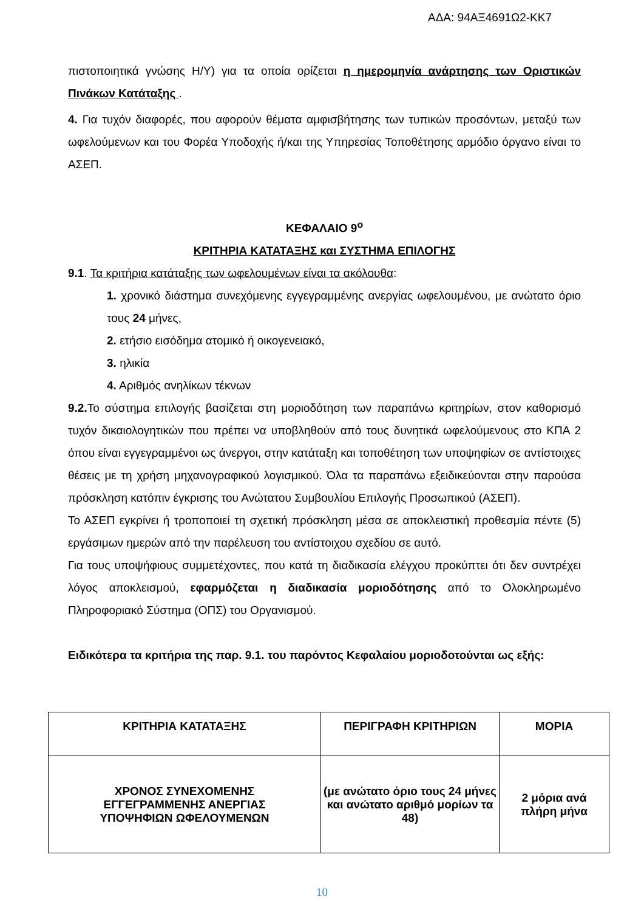ΑΔΑ: 94ΑΞ4691Ω2-ΚΚ7
πιστοποιητικά γνώσης Η/Υ) για τα οποία ορίζεται η ημερομηνία ανάρτησης των Οριστικών Πινάκων Κατάταξης .
4. Για τυχόν διαφορές, που αφορούν θέματα αμφισβήτησης των τυπικών προσόντων, μεταξύ των ωφελούμενων και του Φορέα Υποδοχής ή/και της Υπηρεσίας Τοποθέτησης αρμόδιο όργανο είναι το ΑΣΕΠ.
ΚΕΦΑΛΑΙΟ 9<sup>ο</sup>
ΚΡΙΤΗΡΙΑ ΚΑΤΑΤΑΞΗΣ και ΣΥΣΤΗΜΑ ΕΠΙΛΟΓΗΣ
9.1. Τα κριτήρια κατάταξης των ωφελουμένων είναι τα ακόλουθα:
1. χρονικό διάστημα συνεχόμενης εγγεγραμμένης ανεργίας ωφελουμένου, με ανώτατο όριο τους 24 μήνες,
2. ετήσιο εισόδημα ατομικό ή οικογενειακό,
3. ηλικία
4. Αριθμός ανηλίκων τέκνων
9.2. Το σύστημα επιλογής βασίζεται στη μοριοδότηση των παραπάνω κριτηρίων, στον καθορισμό τυχόν δικαιολογητικών που πρέπει να υποβληθούν από τους δυνητικά ωφελούμενους στο ΚΠΑ 2 όπου είναι εγγεγραμμένοι ως άνεργοι, στην κατάταξη και τοποθέτηση των υποψηφίων σε αντίστοιχες θέσεις με τη χρήση μηχανογραφικού λογισμικού. Όλα τα παραπάνω εξειδικεύονται στην παρούσα πρόσκληση κατόπιν έγκρισης του Ανώτατου Συμβουλίου Επιλογής Προσωπικού (ΑΣΕΠ).
Το ΑΣΕΠ εγκρίνει ή τροποποιεί τη σχετική πρόσκληση μέσα σε αποκλειστική προθεσμία πέντε (5) εργάσιμων ημερών από την παρέλευση του αντίστοιχου σχεδίου σε αυτό.
Για τους υποψήφιους συμμετέχοντες, που κατά τη διαδικασία ελέγχου προκύπτει ότι δεν συντρέχει λόγος αποκλεισμού, εφαρμόζεται η διαδικασία μοριοδότησης από το Ολοκληρωμένο Πληροφοριακό Σύστημα (ΟΠΣ) του Οργανισμού.
Ειδικότερα τα κριτήρια της παρ. 9.1. του παρόντος Κεφαλαίου μοριοδοτούνται ως εξής:
| ΚΡΙΤΗΡΙΑ ΚΑΤΑΤΑΞΗΣ | ΠΕΡΙΓΡΑΦΗ ΚΡΙΤΗΡΙΩΝ | ΜΟΡΙΑ |
| --- | --- | --- |
| ΧΡΟΝΟΣ ΣΥΝΕΧΟΜΕΝΗΣ ΕΓΓΕΓΡΑΜΜΕΝΗΣ ΑΝΕΡΓΙΑΣ ΥΠΟΨΗΦΙΩΝ ΩΦΕΛΟΥΜΕΝΩΝ | (με ανώτατο όριο τους 24 μήνες και ανώτατο αριθμό μορίων τα 48) | 2 μόρια ανά πλήρη μήνα |
10